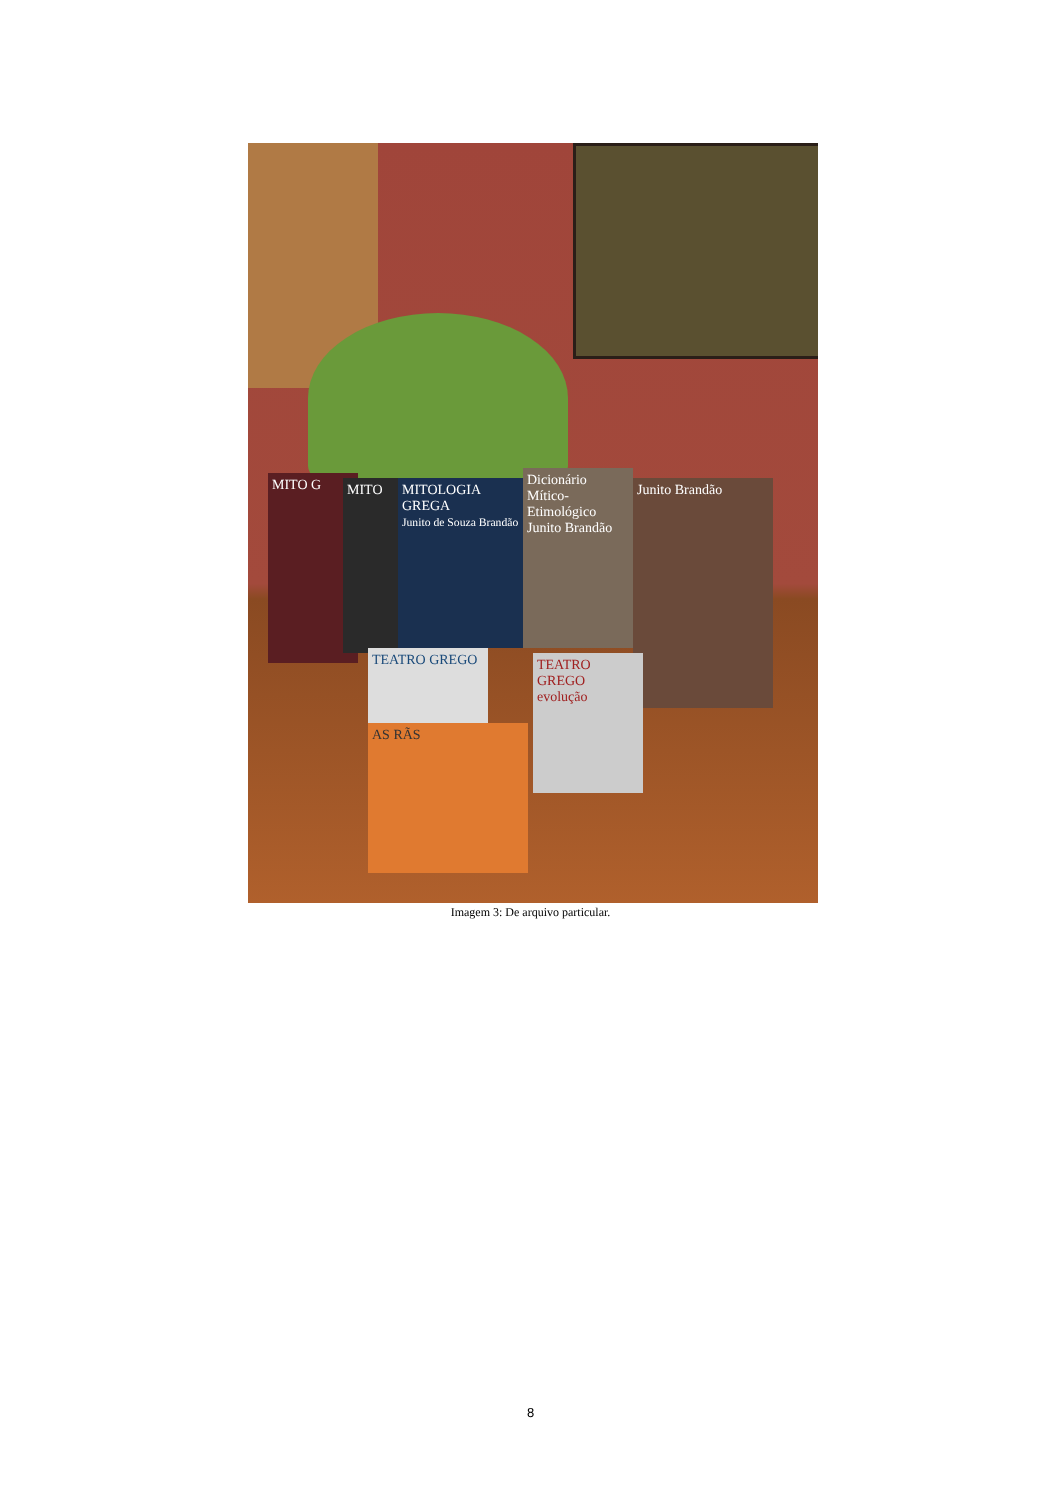MITO G MITO
MITOLOGIA GREGA
Junito de Souza Brandão
Dicionário Mítico-Etimológico
Junito Brandão
Junito Brandão
TEATRO GREGO
TEATRO GREGO evolução
AS RÃS
Imagem 3: De arquivo particular.
8